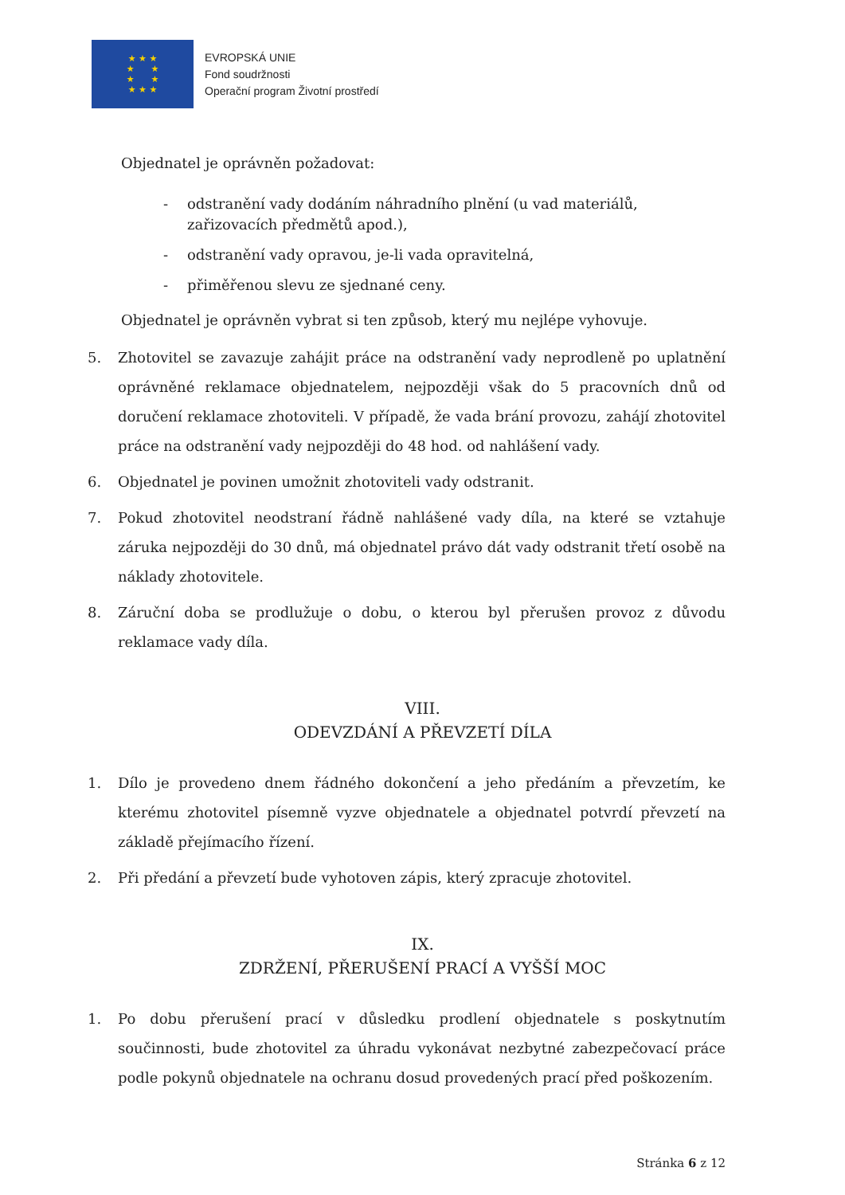★ ★ ★
★ ★
★ ★
★ ★ ★
EVROPSKÁ UNIE
Fond soudržnosti
Operační program Životní prostředí
Objednatel je oprávněn požadovat:
- odstranění vady dodáním náhradního plnění (u vad materiálů, zařizovacích předmětů apod.),
- odstranění vady opravou, je-li vada opravitelná,
- přiměřenou slevu ze sjednané ceny.
Objednatel je oprávněn vybrat si ten způsob, který mu nejlépe vyhovuje.
5. Zhotovitel se zavazuje zahájit práce na odstranění vady neprodleně po uplatnění oprávněné reklamace objednatelem, nejpozději však do 5 pracovních dnů od doručení reklamace zhotoviteli. V případě, že vada brání provozu, zahájí zhotovitel práce na odstranění vady nejpozději do 48 hod. od nahlášení vady.
6. Objednatel je povinen umožnit zhotoviteli vady odstranit.
7. Pokud zhotovitel neodstraní řádně nahlášené vady díla, na které se vztahuje záruka nejpozději do 30 dnů, má objednatel právo dát vady odstranit třetí osobě na náklady zhotovitele.
8. Záruční doba se prodlužuje o dobu, o kterou byl přerušen provoz z důvodu reklamace vady díla.
VIII.
ODEVZDÁNÍ A PŘEVZETÍ DÍLA
1. Dílo je provedeno dnem řádného dokončení a jeho předáním a převzetím, ke kterému zhotovitel písemně vyzve objednatele a objednatel potvrdí převzetí na základě přejímacího řízení.
2. Při předání a převzetí bude vyhotoven zápis, který zpracuje zhotovitel.
IX.
ZDRŽENÍ, PŘERUŠENÍ PRACÍ A VYŠŠÍ MOC
1. Po dobu přerušení prací v důsledku prodlení objednatele s poskytnutím součinnosti, bude zhotovitel za úhradu vykonávat nezbytné zabezpečovací práce podle pokynů objednatele na ochranu dosud provedených prací před poškozením.
Stránka 6 z 12